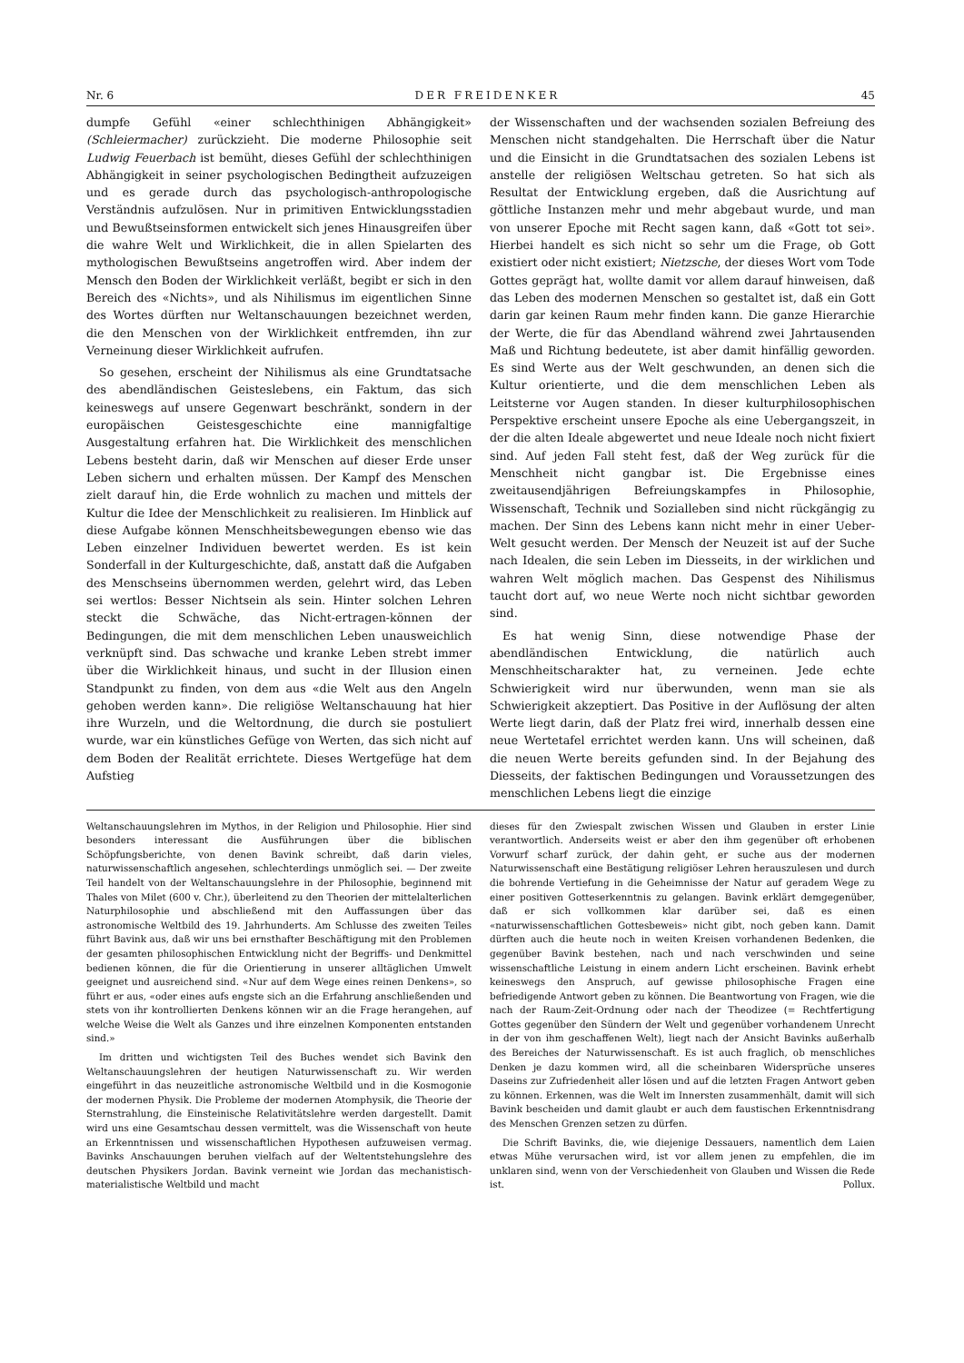Nr. 6 DER FREIDENKER 45
dumpfe Gefühl «einer schlechthinigen Abhängigkeit» (Schleiermacher) zurückzieht. Die moderne Philosophie seit Ludwig Feuerbach ist bemüht, dieses Gefühl der schlechthinigen Abhängigkeit in seiner psychologischen Bedingtheit aufzuzeigen und es gerade durch das psychologisch-anthropologische Verständnis aufzulösen. Nur in primitiven Entwicklungsstadien und Bewußtseinsformen entwickelt sich jenes Hinausgreifen über die wahre Welt und Wirklichkeit, die in allen Spielarten des mythologischen Bewußtseins angetroffen wird. Aber indem der Mensch den Boden der Wirklichkeit verläßt, begibt er sich in den Bereich des «Nichts», und als Nihilismus im eigentlichen Sinne des Wortes dürften nur Weltanschauungen bezeichnet werden, die den Menschen von der Wirklichkeit entfremden, ihn zur Verneinung dieser Wirklichkeit aufrufen.
So gesehen, erscheint der Nihilismus als eine Grundtatsache des abendländischen Geisteslebens, ein Faktum, das sich keineswegs auf unsere Gegenwart beschränkt, sondern in der europäischen Geistesgeschichte eine mannigfaltige Ausgestaltung erfahren hat. Die Wirklichkeit des menschlichen Lebens besteht darin, daß wir Menschen auf dieser Erde unser Leben sichern und erhalten müssen. Der Kampf des Menschen zielt darauf hin, die Erde wohnlich zu machen und mittels der Kultur die Idee der Menschlichkeit zu realisieren. Im Hinblick auf diese Aufgabe können Menschheitsbewegungen ebenso wie das Leben einzelner Individuen bewertet werden. Es ist kein Sonderfall in der Kulturgeschichte, daß, anstatt daß die Aufgaben des Menschseins übernommen werden, gelehrt wird, das Leben sei wertlos: Besser Nichtsein als sein. Hinter solchen Lehren steckt die Schwäche, das Nicht-ertragen-können der Bedingungen, die mit dem menschlichen Leben unausweichlich verknüpft sind. Das schwache und kranke Leben strebt immer über die Wirklichkeit hinaus, und sucht in der Illusion einen Standpunkt zu finden, von dem aus «die Welt aus den Angeln gehoben werden kann». Die religiöse Weltanschauung hat hier ihre Wurzeln, und die Weltordnung, die durch sie postuliert wurde, war ein künstliches Gefüge von Werten, das sich nicht auf dem Boden der Realität errichtete. Dieses Wertgefüge hat dem Aufstieg
der Wissenschaften und der wachsenden sozialen Befreiung des Menschen nicht standgehalten. Die Herrschaft über die Natur und die Einsicht in die Grundtatsachen des sozialen Lebens ist anstelle der religiösen Weltschau getreten. So hat sich als Resultat der Entwicklung ergeben, daß die Ausrichtung auf göttliche Instanzen mehr und mehr abgebaut wurde, und man von unserer Epoche mit Recht sagen kann, daß «Gott tot sei». Hierbei handelt es sich nicht so sehr um die Frage, ob Gott existiert oder nicht existiert; Nietzsche, der dieses Wort vom Tode Gottes geprägt hat, wollte damit vor allem darauf hinweisen, daß das Leben des modernen Menschen so gestaltet ist, daß ein Gott darin gar keinen Raum mehr finden kann. Die ganze Hierarchie der Werte, die für das Abendland während zwei Jahrtausenden Maß und Richtung bedeutete, ist aber damit hinfällig geworden. Es sind Werte aus der Welt geschwunden, an denen sich die Kultur orientierte, und die dem menschlichen Leben als Leitsterne vor Augen standen. In dieser kulturphilosophischen Perspektive erscheint unsere Epoche als eine Uebergangszeit, in der die alten Ideale abgewertet und neue Ideale noch nicht fixiert sind. Auf jeden Fall steht fest, daß der Weg zurück für die Menschheit nicht gangbar ist. Die Ergebnisse eines zweitausendjährigen Befreiungskampfes in Philosophie, Wissenschaft, Technik und Sozialleben sind nicht rückgängig zu machen. Der Sinn des Lebens kann nicht mehr in einer Ueber-Welt gesucht werden. Der Mensch der Neuzeit ist auf der Suche nach Idealen, die sein Leben im Diesseits, in der wirklichen und wahren Welt möglich machen. Das Gespenst des Nihilismus taucht dort auf, wo neue Werte noch nicht sichtbar geworden sind.
Es hat wenig Sinn, diese notwendige Phase der abendländischen Entwicklung, die natürlich auch Menschheitscharakter hat, zu verneinen. Jede echte Schwierigkeit wird nur überwunden, wenn man sie als Schwierigkeit akzeptiert. Das Positive in der Auflösung der alten Werte liegt darin, daß der Platz frei wird, innerhalb dessen eine neue Wertetafel errichtet werden kann. Uns will scheinen, daß die neuen Werte bereits gefunden sind. In der Bejahung des Diesseits, der faktischen Bedingungen und Voraussetzungen des menschlichen Lebens liegt die einzige
Weltanschauungslehren im Mythos, in der Religion und Philosophie. Hier sind besonders interessant die Ausführungen über die biblischen Schöpfungsberichte, von denen Bavink schreibt, daß darin vieles, naturwissenschaftlich angesehen, schlechterdings unmöglich sei. — Der zweite Teil handelt von der Weltanschauungslehre in der Philosophie, beginnend mit Thales von Milet (600 v. Chr.), überleitend zu den Theorien der mittelalterlichen Naturphilosophie und abschließend mit den Auffassungen über das astronomische Weltbild des 19. Jahrhunderts. Am Schlusse des zweiten Teiles führt Bavink aus, daß wir uns bei ernsthafter Beschäftigung mit den Problemen der gesamten philosophischen Entwicklung nicht der Begriffs- und Denkmittel bedienen können, die für die Orientierung in unserer alltäglichen Umwelt geeignet und ausreichend sind. «Nur auf dem Wege eines reinen Denkens», so führt er aus, «oder eines aufs engste sich an die Erfahrung anschließenden und stets von ihr kontrollierten Denkens können wir an die Frage herangehen, auf welche Weise die Welt als Ganzes und ihre einzelnen Komponenten entstanden sind.»
Im dritten und wichtigsten Teil des Buches wendet sich Bavink den Weltanschauungslehren der heutigen Naturwissenschaft zu. Wir werden eingeführt in das neuzeitliche astronomische Weltbild und in die Kosmogonie der modernen Physik. Die Probleme der modernen Atomphysik, die Theorie der Sternstrahlung, die Einsteinische Relativitätslehre werden dargestellt. Damit wird uns eine Gesamtschau dessen vermittelt, was die Wissenschaft von heute an Erkenntnissen und wissenschaftlichen Hypothesen aufzuweisen vermag. Bavinks Anschauungen beruhen vielfach auf der Weltentstehungslehre des deutschen Physikers Jordan. Bavink verneint wie Jordan das mechanistisch-materialistische Weltbild und macht
dieses für den Zwiespalt zwischen Wissen und Glauben in erster Linie verantwortlich. Anderseits weist er aber den ihm gegenüber oft erhobenen Vorwurf scharf zurück, der dahin geht, er suche aus der modernen Naturwissenschaft eine Bestätigung religiöser Lehren herauszulesen und durch die bohrende Vertiefung in die Geheimnisse der Natur auf geradem Wege zu einer positiven Gotteserkenntnis zu gelangen. Bavink erklärt demgegenüber, daß er sich vollkommen klar darüber sei, daß es einen «naturwissenschaftlichen Gottesbeweis» nicht gibt, noch geben kann. Damit dürften auch die heute noch in weiten Kreisen vorhandenen Bedenken, die gegenüber Bavink bestehen, nach und nach verschwinden und seine wissenschaftliche Leistung in einem andern Licht erscheinen. Bavink erhebt keineswegs den Anspruch, auf gewisse philosophische Fragen eine befriedigende Antwort geben zu können. Die Beantwortung von Fragen, wie die nach der Raum-Zeit-Ordnung oder nach der Theodizee (= Rechtfertigung Gottes gegenüber den Sündern der Welt und gegenüber vorhandenem Unrecht in der von ihm geschaffenen Welt), liegt nach der Ansicht Bavinks außerhalb des Bereiches der Naturwissenschaft. Es ist auch fraglich, ob menschliches Denken je dazu kommen wird, all die scheinbaren Widersprüche unseres Daseins zur Zufriedenheit aller lösen und auf die letzten Fragen Antwort geben zu können. Erkennen, was die Welt im Innersten zusammenhält, damit will sich Bavink bescheiden und damit glaubt er auch dem faustischen Erkenntnisdrang des Menschen Grenzen setzen zu dürfen.
Die Schrift Bavinks, die, wie diejenige Dessauers, namentlich dem Laien etwas Mühe verursachen wird, ist vor allem jenen zu empfehlen, die im unklaren sind, wenn von der Verschiedenheit von Glauben und Wissen die Rede ist. Pollux.